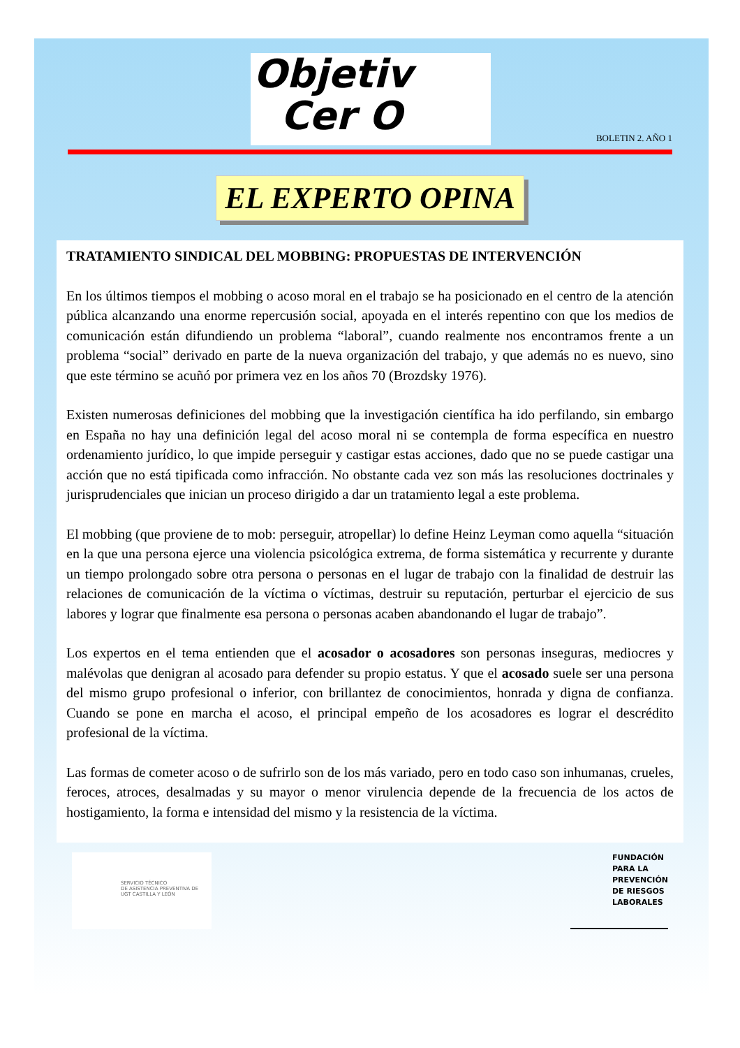Objetiv
Cer O
BOLETIN 2. AÑO 1
EL EXPERTO OPINA
TRATAMIENTO SINDICAL DEL MOBBING: PROPUESTAS DE INTERVENCIÓN
En los últimos tiempos el mobbing o acoso moral en el trabajo se ha posicionado en el centro de la atención pública alcanzando una enorme repercusión social, apoyada en el interés repentino con que los medios de comunicación están difundiendo un problema “laboral”, cuando realmente nos encontramos frente a un problema “social” derivado en parte de la nueva organización del trabajo, y que además no es nuevo, sino que este término se acuñó por primera vez en los años 70 (Brozdsky 1976).
Existen numerosas definiciones del mobbing que la investigación científica ha ido perfilando, sin embargo en España no hay una definición legal del acoso moral ni se contempla de forma específica en nuestro ordenamiento jurídico, lo que impide perseguir y castigar estas acciones, dado que no se puede castigar una acción que no está tipificada como infracción. No obstante cada vez son más las resoluciones doctrinales y jurisprudenciales que inician un proceso dirigido a dar un tratamiento legal a este problema.
El mobbing (que proviene de to mob: perseguir, atropellar) lo define Heinz Leyman como aquella “situación en la que una persona ejerce una violencia psicológica extrema, de forma sistemática y recurrente y durante un tiempo prolongado sobre otra persona o personas en el lugar de trabajo con la finalidad de destruir las relaciones de comunicación de la víctima o víctimas, destruir su reputación, perturbar el ejercicio de sus labores y lograr que finalmente esa persona o personas acaben abandonando el lugar de trabajo”.
Los expertos en el tema entienden que el acosador o acosadores son personas inseguras, mediocres y malévolas que denigran al acosado para defender su propio estatus. Y que el acosado suele ser una persona del mismo grupo profesional o inferior, con brillantez de conocimientos, honrada y digna de confianza. Cuando se pone en marcha el acoso, el principal empeño de los acosadores es lograr el descrédito profesional de la víctima.
Las formas de cometer acoso o de sufrirlo son de los más variado, pero en todo caso son inhumanas, crueles, feroces, atroces, desalmadas y su mayor o menor virulencia depende de la frecuencia de los actos de hostigamiento, la forma e intensidad del mismo y la resistencia de la víctima.
SERVICIO TÉCNICO
DE ASISTENCIA PREVENTIVA DE
UGT CASTILLA Y LEÓN
FUNDACIÓN
PARA LA
PREVENCIÓN
DE RIESGOS
LABORALES